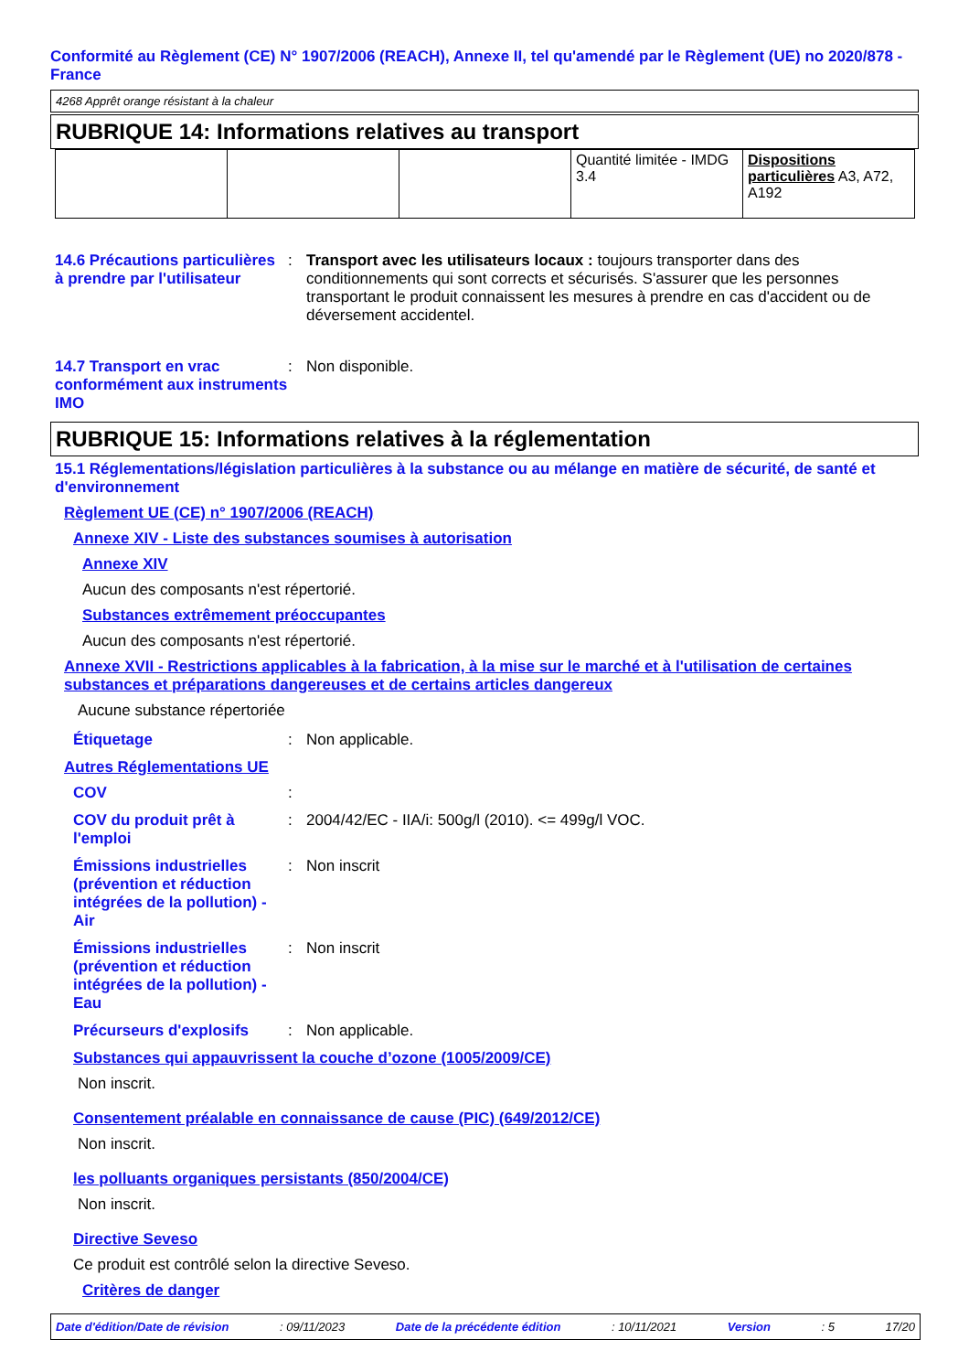Conformité au Règlement (CE) N° 1907/2006 (REACH), Annexe II, tel qu'amendé par le Règlement (UE) no 2020/878 - France
4268 Apprêt orange résistant à la chaleur
RUBRIQUE 14: Informations relatives au transport
| | | | Quantité limitée - IMDG 3.4 | Dispositions particulières A3, A72, A192 |
14.6 Précautions particulières à prendre par l'utilisateur
: Transport avec les utilisateurs locaux : toujours transporter dans des conditionnements qui sont corrects et sécurisés. S'assurer que les personnes transportant le produit connaissent les mesures à prendre en cas d'accident ou de déversement accidentel.
14.7 Transport en vrac conformément aux instruments IMO
: Non disponible.
RUBRIQUE 15: Informations relatives à la réglementation
15.1 Réglementations/législation particulières à la substance ou au mélange en matière de sécurité, de santé et d'environnement
Règlement UE (CE) n° 1907/2006 (REACH)
Annexe XIV - Liste des substances soumises à autorisation
Annexe XIV
Aucun des composants n'est répertorié.
Substances extrêmement préoccupantes
Aucun des composants n'est répertorié.
Annexe XVII - Restrictions applicables à la fabrication, à la mise sur le marché et à l'utilisation de certaines substances et préparations dangereuses et de certains articles dangereux
Aucune substance répertoriée
Étiquetage : Non applicable.
Autres Réglementations UE
COV :
COV du produit prêt à l'emploi
: 2004/42/EC - IIA/i: 500g/l (2010). <= 499g/l VOC.
Émissions industrielles (prévention et réduction intégrées de la pollution) - Air
: Non inscrit
Émissions industrielles (prévention et réduction intégrées de la pollution) - Eau
: Non inscrit
Précurseurs d'explosifs : Non applicable.
Substances qui appauvrissent la couche d’ozone (1005/2009/CE)
Non inscrit.
Consentement préalable en connaissance de cause (PIC) (649/2012/CE)
Non inscrit.
les polluants organiques persistants (850/2004/CE)
Non inscrit.
Directive Seveso
Ce produit est contrôlé selon la directive Seveso.
Critères de danger
Date d'édition/Date de révision : 09/11/2023 Date de la précédente édition : 10/11/2021 Version : 5 17/20